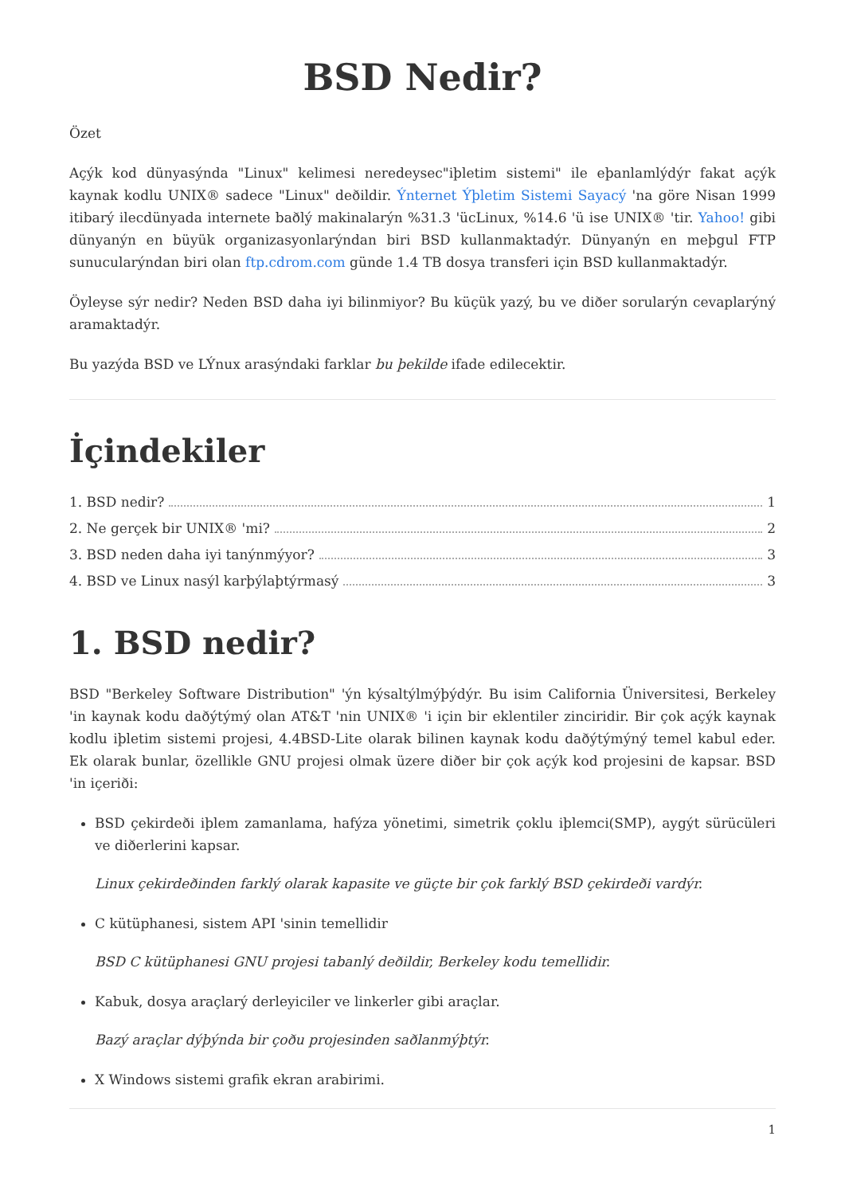BSD Nedir?
Özet
Açýk kod dünyasýnda "Linux" kelimesi neredeysec"iþletim sistemi" ile eþanlamlýdýr fakat açýk kaynak kodlu UNIX® sadece "Linux" deðildir. Ýnternet Ýþletim Sistemi Sayacý 'na göre Nisan 1999 itibarý ilecdünyada internete baðlý makinalarýn %31.3 'ücLinux, %14.6 'ü ise UNIX® 'tir. Yahoo! gibi dünyanýn en büyük organizasyonlarýndan biri BSD kullanmaktadýr. Dünyanýn en meþgul FTP sunucularýndan biri olan ftp.cdrom.com günde 1.4 TB dosya transferi için BSD kullanmaktadýr.
Öyleyse sýr nedir? Neden BSD daha iyi bilinmiyor? Bu küçük yazý, bu ve diðer sorularýn cevaplarýný aramaktadýr.
Bu yazýda BSD ve LÝnux arasýndaki farklar bu þekilde ifade edilecektir.
İçindekiler
1. BSD nedir? 1
2. Ne gerçek bir UNIX® 'mi? 2
3. BSD neden daha iyi tanýnmýyor? 3
4. BSD ve Linux nasýl karþýlaþtýrmasý 3
1. BSD nedir?
BSD "Berkeley Software Distribution" 'ýn kýsaltýlmýþýdýr. Bu isim California Üniversitesi, Berkeley 'in kaynak kodu daðýtýmý olan AT&T 'nin UNIX® 'i için bir eklentiler zinciridir. Bir çok açýk kaynak kodlu iþletim sistemi projesi, 4.4BSD-Lite olarak bilinen kaynak kodu daðýtýmýný temel kabul eder. Ek olarak bunlar, özellikle GNU projesi olmak üzere diðer bir çok açýk kod projesini de kapsar. BSD 'in içeriði:
BSD çekirdeði iþlem zamanlama, hafýza yönetimi, simetrik çoklu iþlemci(SMP), aygýt sürücüleri ve diðerlerini kapsar.
Linux çekirdeðinden farklý olarak kapasite ve güçte bir çok farklý BSD çekirdeði vardýr.
C kütüphanesi, sistem API 'sinin temellidir
BSD C kütüphanesi GNU projesi tabanlý deðildir, Berkeley kodu temellidir.
Kabuk, dosya araçlarý derleyiciler ve linkerler gibi araçlar.
Bazý araçlar dýþýnda bir çoðu projesinden saðlanmýþtýr.
X Windows sistemi grafik ekran arabirimi.
1